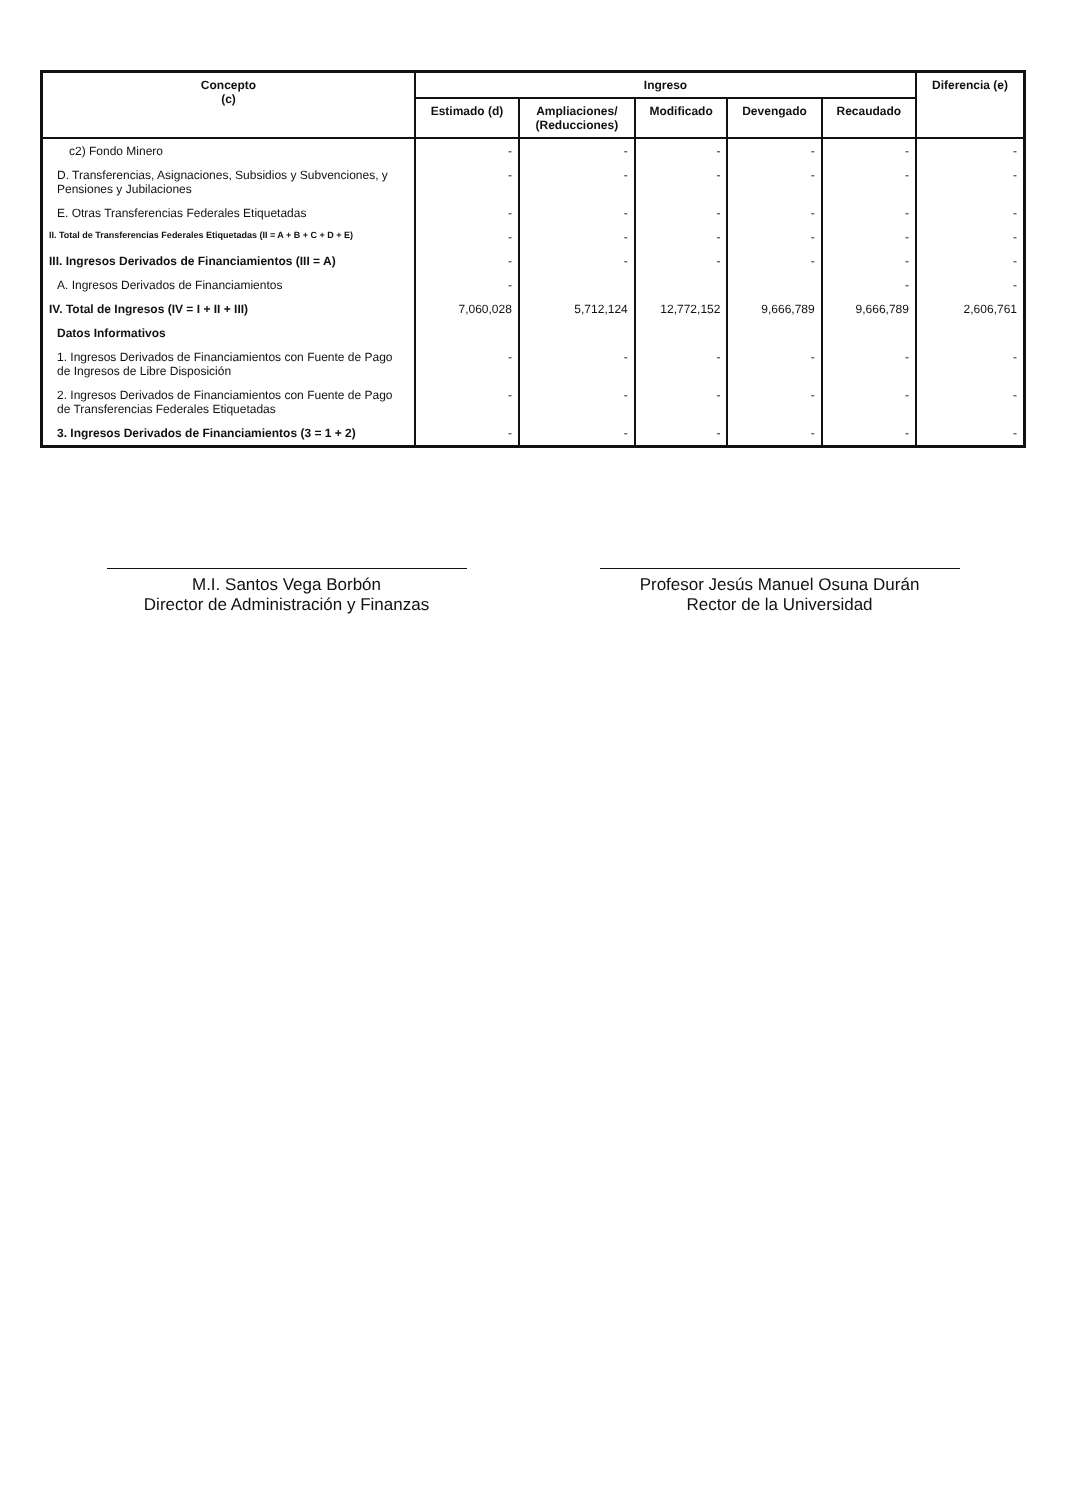| Concepto (c) | Ingreso | | | | | Diferencia (e) |
| --- | --- | --- | --- | --- | --- | --- |
| | Estimado (d) | Ampliaciones/ (Reducciones) | Modificado | Devengado | Recaudado | |
| c2) Fondo Minero | - | - | - | - | - | - |
| D. Transferencias, Asignaciones, Subsidios y Subvenciones, y Pensiones y Jubilaciones | - | - | - | - | - | - |
| E. Otras Transferencias Federales Etiquetadas | - | - | - | - | - | - |
| II. Total de Transferencias Federales Etiquetadas (II = A + B + C + D + E) | - | - | - | - | - | - |
| III. Ingresos Derivados de Financiamientos (III = A) | - | - | - | - | - | - |
| A. Ingresos Derivados de Financiamientos | - | | | | - | - |
| IV. Total de Ingresos (IV = I + II + III) | 7,060,028 | 5,712,124 | 12,772,152 | 9,666,789 | 9,666,789 | 2,606,761 |
| Datos Informativos | | | | | | |
| 1. Ingresos Derivados de Financiamientos con Fuente de Pago de Ingresos de Libre Disposición | - | - | - | - | - | - |
| 2. Ingresos Derivados de Financiamientos con Fuente de Pago de Transferencias Federales Etiquetadas | - | - | - | - | - | - |
| 3. Ingresos Derivados de Financiamientos (3 = 1 + 2) | - | - | - | - | - | - |
M.I. Santos Vega Borbón
Director de Administración y Finanzas
Profesor Jesús Manuel Osuna Durán
Rector de la Universidad